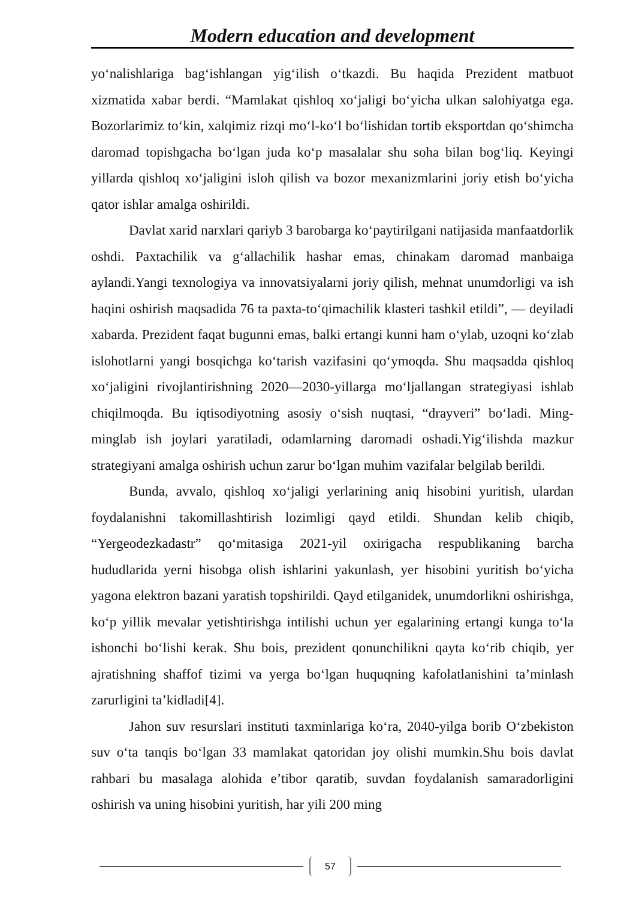Modern education and development
yo‘nalishlariga bag‘ishlangan yig‘ilish o‘tkazdi. Bu haqida Prezident matbuot xizmatida xabar berdi. “Mamlakat qishloq xo‘jaligi bo‘yicha ulkan salohiyatga ega. Bozorlarimiz to‘kin, xalqimiz rizqi mo‘l-ko‘l bo‘lishidan tortib eksportdan qo‘shimcha daromad topishgacha bo‘lgan juda ko‘p masalalar shu soha bilan bog‘liq. Keyingi yillarda qishloq xo‘jaligini isloh qilish va bozor mexanizmlarini joriy etish bo‘yicha qator ishlar amalga oshirildi.
Davlat xarid narxlari qariyb 3 barobarga ko‘paytirilgani natijasida manfaatdorlik oshdi. Paxtachilik va g‘allachilik hashar emas, chinakam daromad manbaiga aylandi.Yangi texnologiya va innovatsiyalarni joriy qilish, mehnat unumdorligi va ish haqini oshirish maqsadida 76 ta paxta-to‘qimachilik klasteri tashkil etildi”, — deyiladi xabarda. Prezident faqat bugunni emas, balki ertangi kunni ham o‘ylab, uzoqni ko‘zlab islohotlarni yangi bosqichga ko‘tarish vazifasini qo‘ymoqda. Shu maqsadda qishloq xo‘jaligini rivojlantirishning 2020—2030-yillarga mo‘ljallangan strategiyasi ishlab chiqilmoqda. Bu iqtisodiyotning asosiy o‘sish nuqtasi, “drayveri” bo‘ladi. Ming-minglab ish joylari yaratiladi, odamlarning daromadi oshadi.Yig‘ilishda mazkur strategiyani amalga oshirish uchun zarur bo‘lgan muhim vazifalar belgilab berildi.
Bunda, avvalo, qishloq xo‘jaligi yerlarining aniq hisobini yuritish, ulardan foydalanishni takomillashtirish lozimligi qayd etildi. Shundan kelib chiqib, “Yergeodezkadastr” qo‘mitasiga 2021-yil oxirigacha respublikaning barcha hududlarida yerni hisobga olish ishlarini yakunlash, yer hisobini yuritish bo‘yicha yagona elektron bazani yaratish topshirildi. Qayd etilganidek, unumdorlikni oshirishga, ko‘p yillik mevalar yetishtirishga intilishi uchun yer egalarining ertangi kunga to‘la ishonchi bo‘lishi kerak. Shu bois, prezident qonunchilikni qayta ko‘rib chiqib, yer ajratishning shaffof tizimi va yerga bo‘lgan huquqning kafolatlanishini ta’minlash zarurligini ta’kidladi[4].
Jahon suv resurslari instituti taxminlariga ko‘ra, 2040-yilga borib O‘zbekiston suv o‘ta tanqis bo‘lgan 33 mamlakat qatoridan joy olishi mumkin.Shu bois davlat rahbari bu masalaga alohida e’tibor qaratib, suvdan foydalanish samaradorligini oshirish va uning hisobini yuritish, har yili 200 ming
57